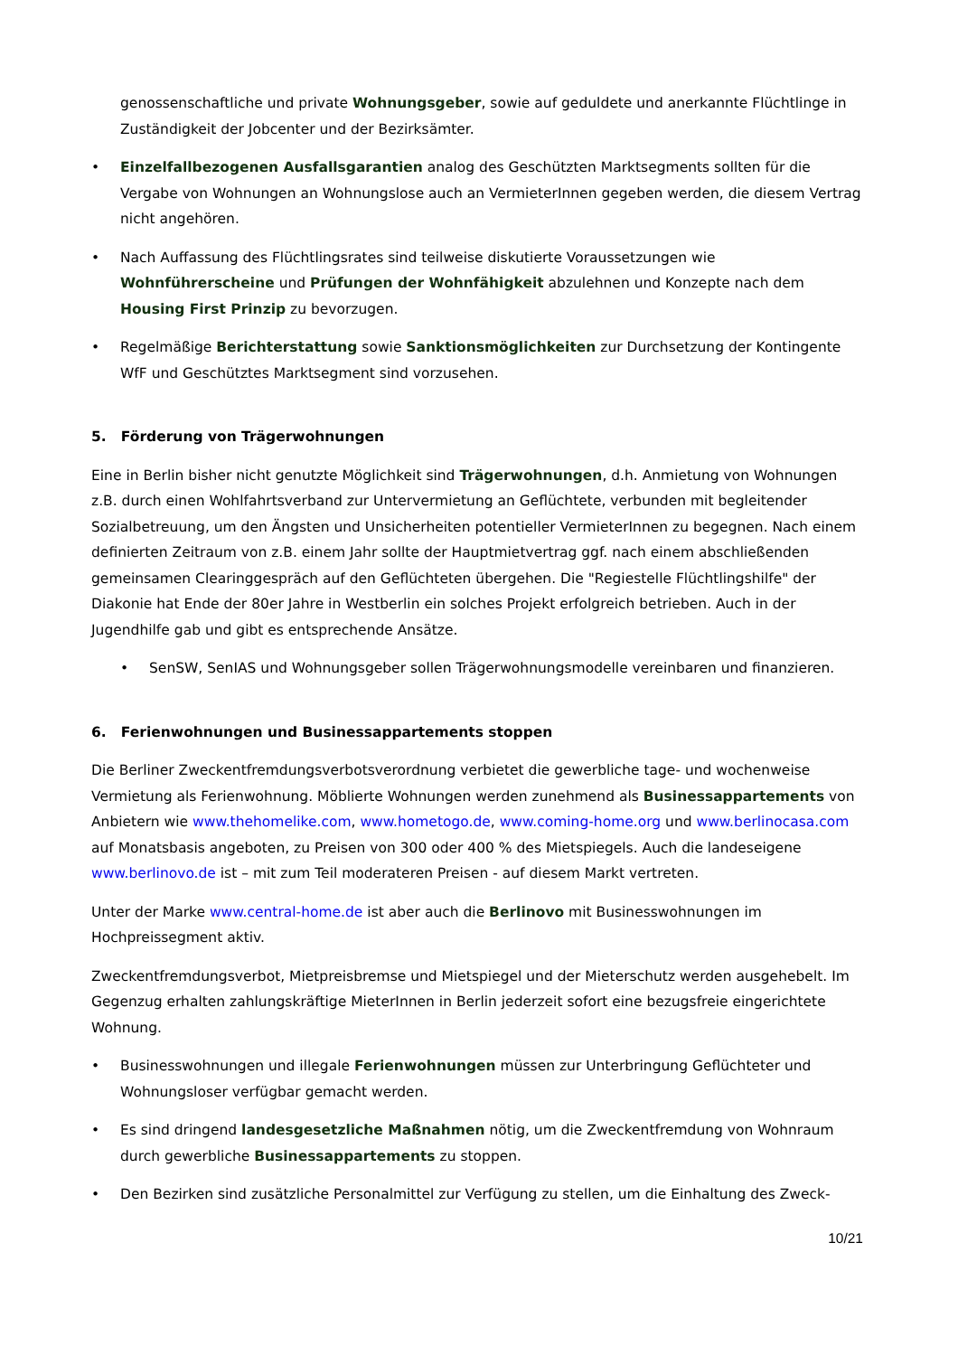genossenschaftliche und private Wohnungsgeber, sowie auf geduldete und anerkannte Flüchtlinge in Zuständigkeit der Jobcenter und der Bezirksämter.
• Einzelfallbezogenen Ausfallsgarantien analog des Geschützten Marktsegments sollten für die Vergabe von Wohnungen an Wohnungslose auch an VermieterInnen gegeben werden, die diesem Vertrag nicht angehören.
• Nach Auffassung des Flüchtlingsrates sind teilweise diskutierte Voraussetzungen wie Wohnführerscheine und Prüfungen der Wohnfähigkeit abzulehnen und Konzepte nach dem Housing First Prinzip zu bevorzugen.
• Regelmäßige Berichterstattung sowie Sanktionsmöglichkeiten zur Durchsetzung der Kontingente WfF und Geschütztes Marktsegment sind vorzusehen.
5. Förderung von Trägerwohnungen
Eine in Berlin bisher nicht genutzte Möglichkeit sind Trägerwohnungen, d.h. Anmietung von Wohnungen z.B. durch einen Wohlfahrtsverband zur Untervermietung an Geflüchtete, verbunden mit begleitender Sozialbetreuung, um den Ängsten und Unsicherheiten potentieller VermieterInnen zu begegnen. Nach einem definierten Zeitraum von z.B. einem Jahr sollte der Hauptmietvertrag ggf. nach einem abschließenden gemeinsamen Clearinggespräch auf den Geflüchteten übergehen. Die "Regiestelle Flüchtlingshilfe" der Diakonie hat Ende der 80er Jahre in Westberlin ein solches Projekt erfolgreich betrieben. Auch in der Jugendhilfe gab und gibt es entsprechende Ansätze.
• SenSW, SenIAS und Wohnungsgeber sollen Trägerwohnungsmodelle vereinbaren und finanzieren.
6. Ferienwohnungen und Businessappartements stoppen
Die Berliner Zweckentfremdungsverbotsverordnung verbietet die gewerbliche tage- und wochenweise Vermietung als Ferienwohnung. Möblierte Wohnungen werden zunehmend als Businessappartements von Anbietern wie www.thehomelike.com, www.hometogo.de, www.coming-home.org und www.berlinocasa.com auf Monatsbasis angeboten, zu Preisen von 300 oder 400 % des Mietspiegels. Auch die landeseigene www.berlinovo.de ist – mit zum Teil moderateren Preisen - auf diesem Markt vertreten.
Unter der Marke www.central-home.de ist aber auch die Berlinovo mit Businesswohnungen im Hochpreissegment aktiv.
Zweckentfremdungsverbot, Mietpreisbremse und Mietspiegel und der Mieterschutz werden ausgehebelt. Im Gegenzug erhalten zahlungskräftige MieterInnen in Berlin jederzeit sofort eine bezugsfreie eingerichtete Wohnung.
• Businesswohnungen und illegale Ferienwohnungen müssen zur Unterbringung Geflüchteter und Wohnungsloser verfügbar gemacht werden.
• Es sind dringend landesgesetzliche Maßnahmen nötig, um die Zweckentfremdung von Wohnraum durch gewerbliche Businessappartements zu stoppen.
• Den Bezirken sind zusätzliche Personalmittel zur Verfügung zu stellen, um die Einhaltung des Zweck-
10/21